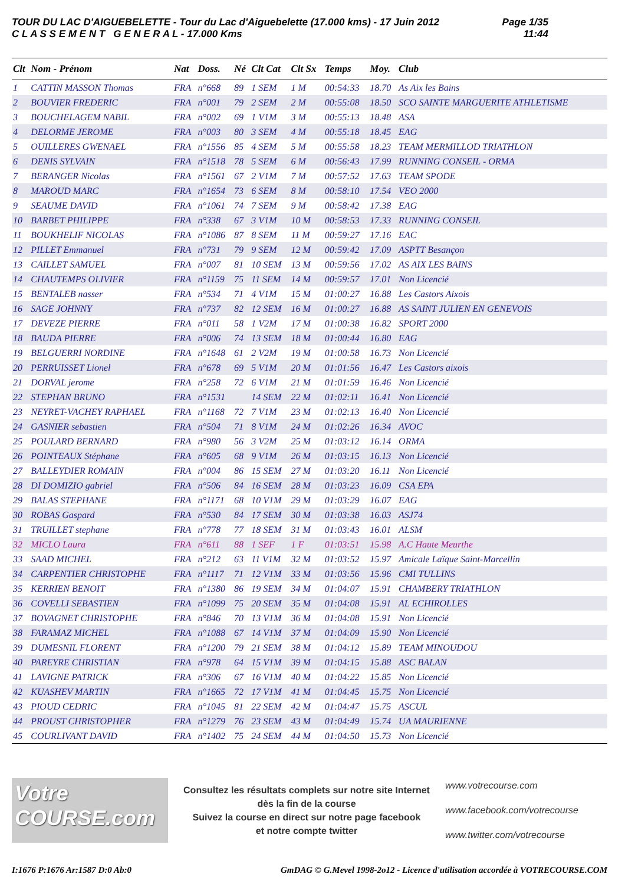TOUR DU LAC D'AIGUEBELETTE - Tour du Lac d'Aiguebelette (17.000 kms) - 17 Juin 2012
C L A S S E M E N T G E N E R A L - 17.000 Kms
Page 1/35
11:44
| Clt | Nom - Prénom | Nat | Doss. | Né | Clt Cat | Clt Sx | Temps | Moy. | Club |
| --- | --- | --- | --- | --- | --- | --- | --- | --- | --- |
| 1 | CATTIN MASSON Thomas | FRA | n°668 | 89 | 1 SEM | 1 M | 00:54:33 | 18.70 | As Aix les Bains |
| 2 | BOUVIER FREDERIC | FRA | n°001 | 79 | 2 SEM | 2 M | 00:55:08 | 18.50 | SCO SAINTE MARGUERITE ATHLETISME |
| 3 | BOUCHELAGEM NABIL | FRA | n°002 | 69 | 1 V1M | 3 M | 00:55:13 | 18.48 | ASA |
| 4 | DELORME JEROME | FRA | n°003 | 80 | 3 SEM | 4 M | 00:55:18 | 18.45 | EAG |
| 5 | OUILLERES GWENAEL | FRA | n°1556 | 85 | 4 SEM | 5 M | 00:55:58 | 18.23 | TEAM MERMILLOD TRIATHLON |
| 6 | DENIS SYLVAIN | FRA | n°1518 | 78 | 5 SEM | 6 M | 00:56:43 | 17.99 | RUNNING CONSEIL - ORMA |
| 7 | BERANGER Nicolas | FRA | n°1561 | 67 | 2 V1M | 7 M | 00:57:52 | 17.63 | TEAM SPODE |
| 8 | MAROUD MARC | FRA | n°1654 | 73 | 6 SEM | 8 M | 00:58:10 | 17.54 | VEO 2000 |
| 9 | SEAUME DAVID | FRA | n°1061 | 74 | 7 SEM | 9 M | 00:58:42 | 17.38 | EAG |
| 10 | BARBET PHILIPPE | FRA | n°338 | 67 | 3 V1M | 10 M | 00:58:53 | 17.33 | RUNNING CONSEIL |
| 11 | BOUKHELIF NICOLAS | FRA | n°1086 | 87 | 8 SEM | 11 M | 00:59:27 | 17.16 | EAC |
| 12 | PILLET Emmanuel | FRA | n°731 | 79 | 9 SEM | 12 M | 00:59:42 | 17.09 | ASPTT Besançon |
| 13 | CAILLET SAMUEL | FRA | n°007 | 81 | 10 SEM | 13 M | 00:59:56 | 17.02 | AS AIX LES BAINS |
| 14 | CHAUTEMPS OLIVIER | FRA | n°1159 | 75 | 11 SEM | 14 M | 00:59:57 | 17.01 | Non Licencié |
| 15 | BENTALEB nasser | FRA | n°534 | 71 | 4 V1M | 15 M | 01:00:27 | 16.88 | Les Castors Aixois |
| 16 | SAGE JOHNNY | FRA | n°737 | 82 | 12 SEM | 16 M | 01:00:27 | 16.88 | AS SAINT JULIEN EN GENEVOIS |
| 17 | DEVEZE PIERRE | FRA | n°011 | 58 | 1 V2M | 17 M | 01:00:38 | 16.82 | SPORT 2000 |
| 18 | BAUDA PIERRE | FRA | n°006 | 74 | 13 SEM | 18 M | 01:00:44 | 16.80 | EAG |
| 19 | BELGUERRI NORDINE | FRA | n°1648 | 61 | 2 V2M | 19 M | 01:00:58 | 16.73 | Non Licencié |
| 20 | PERRUISSET Lionel | FRA | n°678 | 69 | 5 V1M | 20 M | 01:01:56 | 16.47 | Les Castors aixois |
| 21 | DORVAL jerome | FRA | n°258 | 72 | 6 V1M | 21 M | 01:01:59 | 16.46 | Non Licencié |
| 22 | STEPHAN BRUNO | FRA | n°1531 | | 14 SEM | 22 M | 01:02:11 | 16.41 | Non Licencié |
| 23 | NEYRET-VACHEY RAPHAEL | FRA | n°1168 | 72 | 7 V1M | 23 M | 01:02:13 | 16.40 | Non Licencié |
| 24 | GASNIER sebastien | FRA | n°504 | 71 | 8 V1M | 24 M | 01:02:26 | 16.34 | AVOC |
| 25 | POULARD BERNARD | FRA | n°980 | 56 | 3 V2M | 25 M | 01:03:12 | 16.14 | ORMA |
| 26 | POINTEAUX Stéphane | FRA | n°605 | 68 | 9 V1M | 26 M | 01:03:15 | 16.13 | Non Licencié |
| 27 | BALLEYDIER ROMAIN | FRA | n°004 | 86 | 15 SEM | 27 M | 01:03:20 | 16.11 | Non Licencié |
| 28 | DI DOMIZIO gabriel | FRA | n°506 | 84 | 16 SEM | 28 M | 01:03:23 | 16.09 | CSA EPA |
| 29 | BALAS STEPHANE | FRA | n°1171 | 68 | 10 V1M | 29 M | 01:03:29 | 16.07 | EAG |
| 30 | ROBAS Gaspard | FRA | n°530 | 84 | 17 SEM | 30 M | 01:03:38 | 16.03 | ASJ74 |
| 31 | TRUILLET stephane | FRA | n°778 | 77 | 18 SEM | 31 M | 01:03:43 | 16.01 | ALSM |
| 32 | MICLO Laura | FRA | n°611 | 88 | 1 SEF | 1 F | 01:03:51 | 15.98 | A.C Haute Meurthe |
| 33 | SAAD MICHEL | FRA | n°212 | 63 | 11 V1M | 32 M | 01:03:52 | 15.97 | Amicale Laïque Saint-Marcellin |
| 34 | CARPENTIER CHRISTOPHE | FRA | n°1117 | 71 | 12 V1M | 33 M | 01:03:56 | 15.96 | CMI TULLINS |
| 35 | KERRIEN BENOIT | FRA | n°1380 | 86 | 19 SEM | 34 M | 01:04:07 | 15.91 | CHAMBERY TRIATHLON |
| 36 | COVELLI SEBASTIEN | FRA | n°1099 | 75 | 20 SEM | 35 M | 01:04:08 | 15.91 | AL ECHIROLLES |
| 37 | BOVAGNET CHRISTOPHE | FRA | n°846 | 70 | 13 V1M | 36 M | 01:04:08 | 15.91 | Non Licencié |
| 38 | FARAMAZ MICHEL | FRA | n°1088 | 67 | 14 V1M | 37 M | 01:04:09 | 15.90 | Non Licencié |
| 39 | DUMESNIL FLORENT | FRA | n°1200 | 79 | 21 SEM | 38 M | 01:04:12 | 15.89 | TEAM MINOUDOU |
| 40 | PAREYRE CHRISTIAN | FRA | n°978 | 64 | 15 V1M | 39 M | 01:04:15 | 15.88 | ASC BALAN |
| 41 | LAVIGNE PATRICK | FRA | n°306 | 67 | 16 V1M | 40 M | 01:04:22 | 15.85 | Non Licencié |
| 42 | KUASHEV MARTIN | FRA | n°1665 | 72 | 17 V1M | 41 M | 01:04:45 | 15.75 | Non Licencié |
| 43 | PIOUD CEDRIC | FRA | n°1045 | 81 | 22 SEM | 42 M | 01:04:47 | 15.75 | ASCUL |
| 44 | PROUST CHRISTOPHER | FRA | n°1279 | 76 | 23 SEM | 43 M | 01:04:49 | 15.74 | UA MAURIENNE |
| 45 | COURLIVANT DAVID | FRA | n°1402 | 75 | 24 SEM | 44 M | 01:04:50 | 15.73 | Non Licencié |
Votre COURSE.com
Consultez les résultats complets sur notre site Internet
dès la fin de la course
Suivez la course en direct sur notre page facebook
et notre compte twitter
www.votrecourse.com
www.facebook.com/votrecourse
www.twitter.com/votrecourse
I:1676 P:1676 Ar:1587 D:0 Ab:0 GmDAG © G.Mevel 1998-2o12 - Licence d'utilisation accordée à VOTRECOURSE.COM